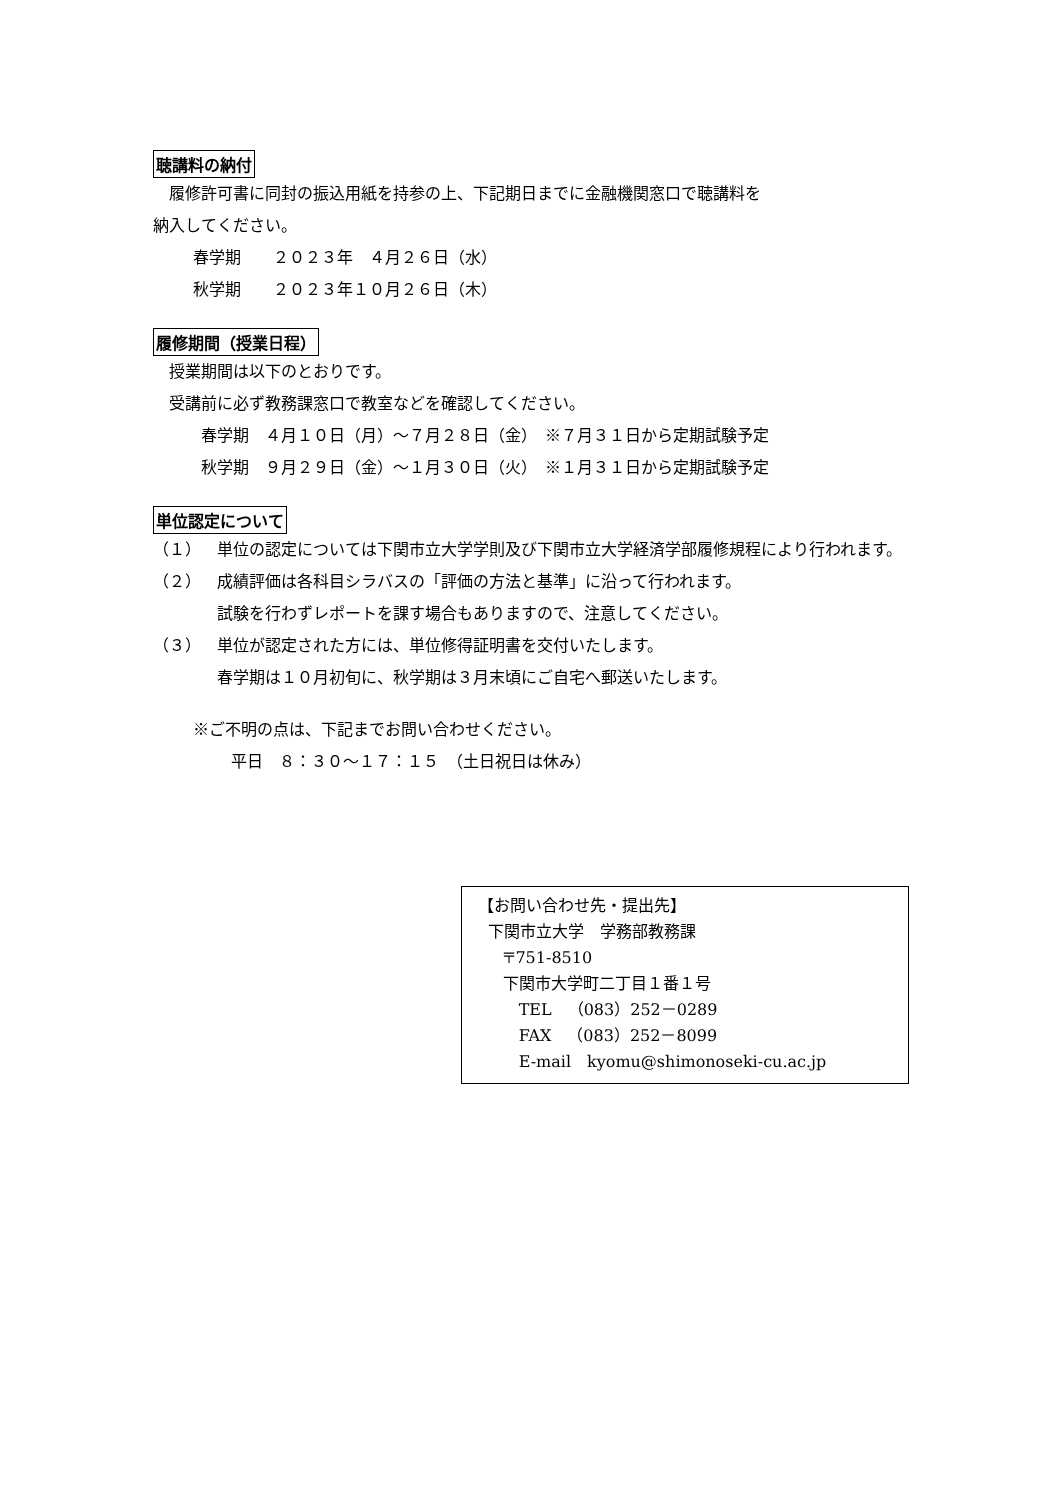聴講料の納付
履修許可書に同封の振込用紙を持参の上、下記期日までに金融機関窓口で聴講料を
納入してください。
春学期　　２０２３年　４月２６日（水）
秋学期　　２０２３年１０月２６日（木）
履修期間（授業日程）
授業期間は以下のとおりです。
受講前に必ず教務課窓口で教室などを確認してください。
春学期　４月１０日（月）～７月２８日（金）　※７月３１日から定期試験予定
秋学期　９月２９日（金）～１月３０日（火）　※１月３１日から定期試験予定
単位認定について
（１） 単位の認定については下関市立大学学則及び下関市立大学経済学部履修規程により行われます。
（２） 成績評価は各科目シラバスの「評価の方法と基準」に沿って行われます。
試験を行わずレポートを課す場合もありますので、注意してください。
（３） 単位が認定された方には、単位修得証明書を交付いたします。
春学期は１０月初旬に、秋学期は３月末頃にご自宅へ郵送いたします。
※ご不明の点は、下記までお問い合わせください。
平日　８：３０～１７：１５　（土日祝日は休み）
【お問い合わせ先・提出先】
下関市立大学　学務部教務課
〒751-8510
下関市大学町二丁目１番１号
TEL　（083）252－0289
FAX　（083）252－8099
E-mail　kyomu@shimonoseki-cu.ac.jp